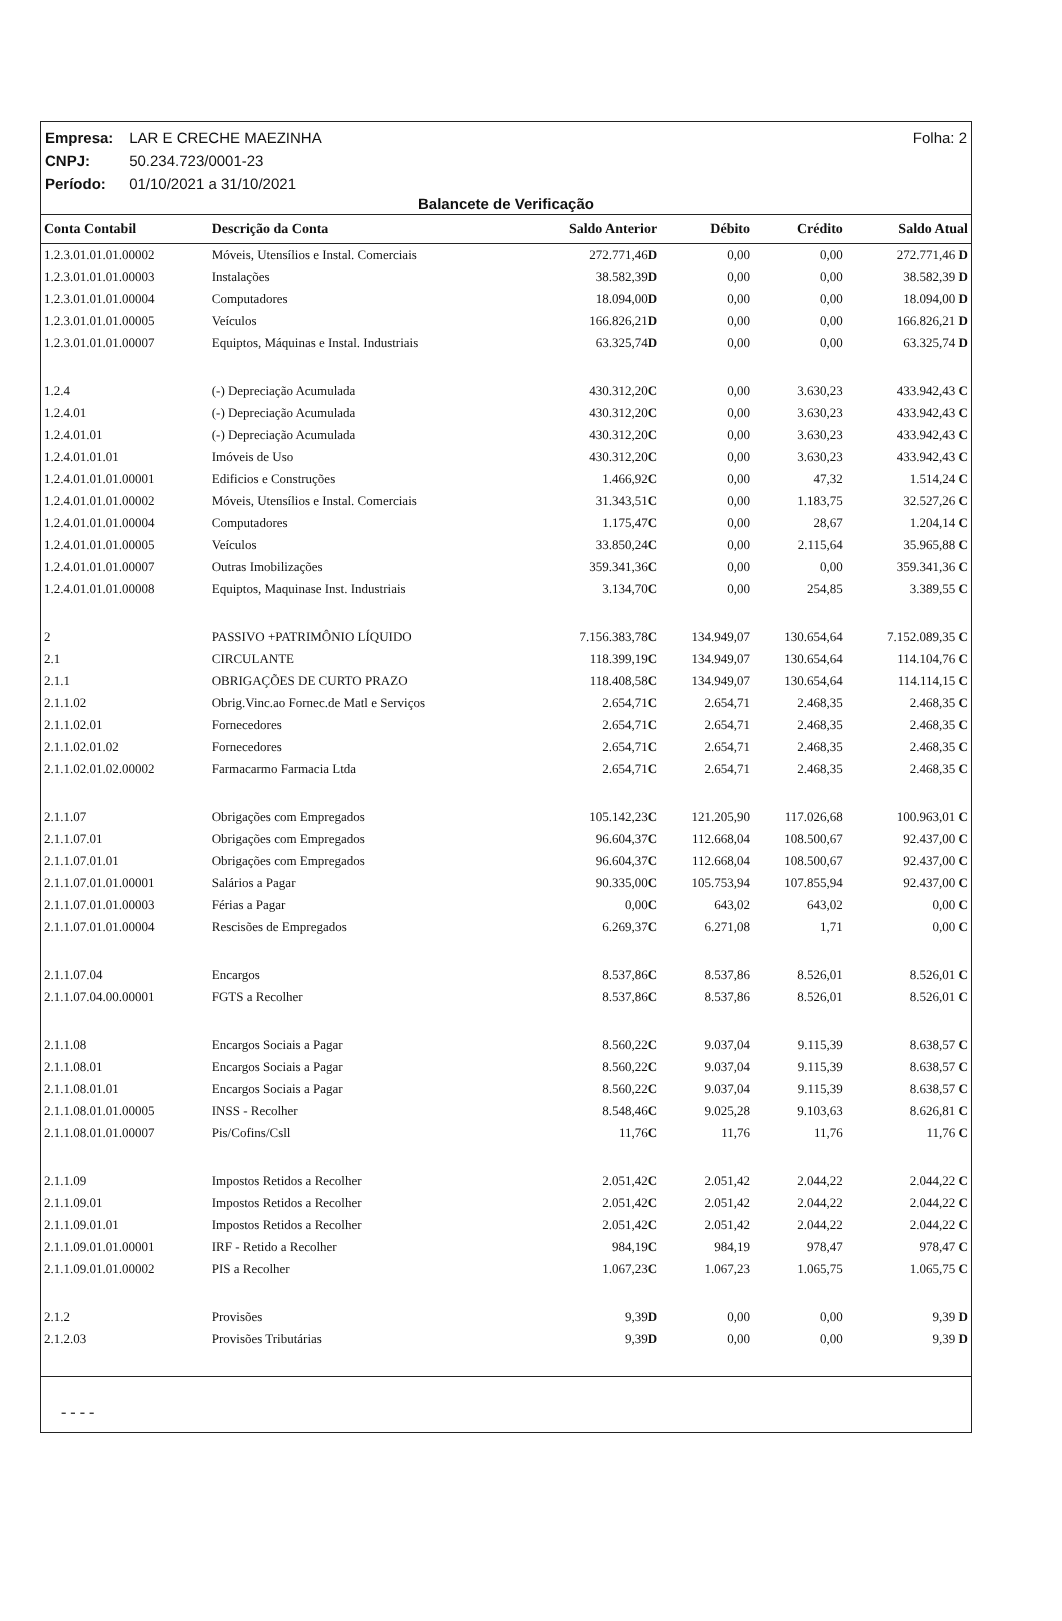Folha: 2 Empresa: LAR E CRECHE MAEZINHA
CNPJ: 50.234.723/0001-23
Período: 01/10/2021 a 31/10/2021
Balancete de Verificação
| Conta Contabil | Descrição da Conta | Saldo Anterior | Débito | Crédito | Saldo Atual |
| --- | --- | --- | --- | --- | --- |
| 1.2.3.01.01.01.00002 | Móveis, Utensílios e Instal. Comerciais | 272.771,46 D | 0,00 | 0,00 | 272.771,46 D |
| 1.2.3.01.01.01.00003 | Instalações | 38.582,39 D | 0,00 | 0,00 | 38.582,39 D |
| 1.2.3.01.01.01.00004 | Computadores | 18.094,00 D | 0,00 | 0,00 | 18.094,00 D |
| 1.2.3.01.01.01.00005 | Veículos | 166.826,21 D | 0,00 | 0,00 | 166.826,21 D |
| 1.2.3.01.01.01.00007 | Equiptos, Máquinas e Instal. Industriais | 63.325,74 D | 0,00 | 0,00 | 63.325,74 D |
| 1.2.4 | (-) Depreciação Acumulada | 430.312,20 C | 0,00 | 3.630,23 | 433.942,43 C |
| 1.2.4.01 | (-) Depreciação Acumulada | 430.312,20 C | 0,00 | 3.630,23 | 433.942,43 C |
| 1.2.4.01.01 | (-) Depreciação Acumulada | 430.312,20 C | 0,00 | 3.630,23 | 433.942,43 C |
| 1.2.4.01.01.01 | Imóveis de Uso | 430.312,20 C | 0,00 | 3.630,23 | 433.942,43 C |
| 1.2.4.01.01.01.00001 | Edificios e Construções | 1.466,92 C | 0,00 | 47,32 | 1.514,24 C |
| 1.2.4.01.01.01.00002 | Móveis, Utensílios e Instal. Comerciais | 31.343,51 C | 0,00 | 1.183,75 | 32.527,26 C |
| 1.2.4.01.01.01.00004 | Computadores | 1.175,47 C | 0,00 | 28,67 | 1.204,14 C |
| 1.2.4.01.01.01.00005 | Veículos | 33.850,24 C | 0,00 | 2.115,64 | 35.965,88 C |
| 1.2.4.01.01.01.00007 | Outras Imobilizações | 359.341,36 C | 0,00 | 0,00 | 359.341,36 C |
| 1.2.4.01.01.01.00008 | Equiptos, Maquinase Inst. Industriais | 3.134,70 C | 0,00 | 254,85 | 3.389,55 C |
| 2 | PASSIVO +PATRIMÔNIO LÍQUIDO | 7.156.383,78 C | 134.949,07 | 130.654,64 | 7.152.089,35 C |
| 2.1 | CIRCULANTE | 118.399,19 C | 134.949,07 | 130.654,64 | 114.104,76 C |
| 2.1.1 | OBRIGAÇÕES DE CURTO PRAZO | 118.408,58 C | 134.949,07 | 130.654,64 | 114.114,15 C |
| 2.1.1.02 | Obrig.Vinc.ao Fornec.de Matl e Serviços | 2.654,71 C | 2.654,71 | 2.468,35 | 2.468,35 C |
| 2.1.1.02.01 | Fornecedores | 2.654,71 C | 2.654,71 | 2.468,35 | 2.468,35 C |
| 2.1.1.02.01.02 | Fornecedores | 2.654,71 C | 2.654,71 | 2.468,35 | 2.468,35 C |
| 2.1.1.02.01.02.00002 | Farmacarmo Farmacia Ltda | 2.654,71 C | 2.654,71 | 2.468,35 | 2.468,35 C |
| 2.1.1.07 | Obrigações com Empregados | 105.142,23 C | 121.205,90 | 117.026,68 | 100.963,01 C |
| 2.1.1.07.01 | Obrigações com Empregados | 96.604,37 C | 112.668,04 | 108.500,67 | 92.437,00 C |
| 2.1.1.07.01.01 | Obrigações com Empregados | 96.604,37 C | 112.668,04 | 108.500,67 | 92.437,00 C |
| 2.1.1.07.01.01.00001 | Salários a Pagar | 90.335,00 C | 105.753,94 | 107.855,94 | 92.437,00 C |
| 2.1.1.07.01.01.00003 | Férias a Pagar | 0,00 C | 643,02 | 643,02 | 0,00 C |
| 2.1.1.07.01.01.00004 | Rescisões de Empregados | 6.269,37 C | 6.271,08 | 1,71 | 0,00 C |
| 2.1.1.07.04 | Encargos | 8.537,86 C | 8.537,86 | 8.526,01 | 8.526,01 C |
| 2.1.1.07.04.00.00001 | FGTS a Recolher | 8.537,86 C | 8.537,86 | 8.526,01 | 8.526,01 C |
| 2.1.1.08 | Encargos Sociais a Pagar | 8.560,22 C | 9.037,04 | 9.115,39 | 8.638,57 C |
| 2.1.1.08.01 | Encargos Sociais a Pagar | 8.560,22 C | 9.037,04 | 9.115,39 | 8.638,57 C |
| 2.1.1.08.01.01 | Encargos Sociais a Pagar | 8.560,22 C | 9.037,04 | 9.115,39 | 8.638,57 C |
| 2.1.1.08.01.01.00005 | INSS - Recolher | 8.548,46 C | 9.025,28 | 9.103,63 | 8.626,81 C |
| 2.1.1.08.01.01.00007 | Pis/Cofins/Csll | 11,76 C | 11,76 | 11,76 | 11,76 C |
| 2.1.1.09 | Impostos Retidos a Recolher | 2.051,42 C | 2.051,42 | 2.044,22 | 2.044,22 C |
| 2.1.1.09.01 | Impostos Retidos a Recolher | 2.051,42 C | 2.051,42 | 2.044,22 | 2.044,22 C |
| 2.1.1.09.01.01 | Impostos Retidos a Recolher | 2.051,42 C | 2.051,42 | 2.044,22 | 2.044,22 C |
| 2.1.1.09.01.01.00001 | IRF - Retido a Recolher | 984,19 C | 984,19 | 978,47 | 978,47 C |
| 2.1.1.09.01.01.00002 | PIS a Recolher | 1.067,23 C | 1.067,23 | 1.065,75 | 1.065,75 C |
| 2.1.2 | Provisões | 9,39 D | 0,00 | 0,00 | 9,39 D |
| 2.1.2.03 | Provisões Tributárias | 9,39 D | 0,00 | 0,00 | 9,39 D |
- - - -